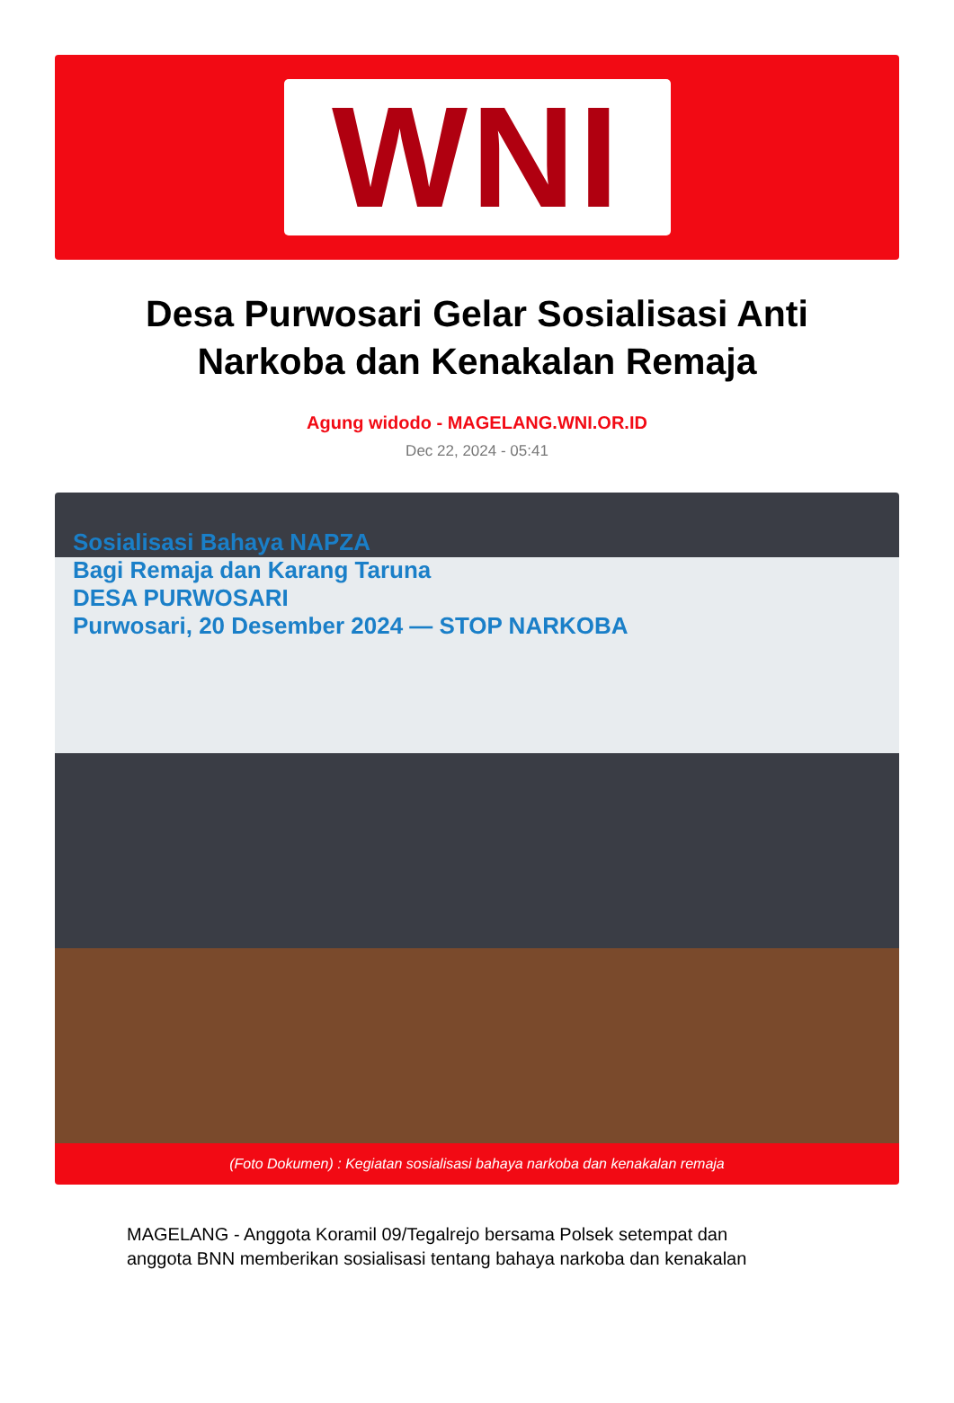WNI
Desa Purwosari Gelar Sosialisasi Anti Narkoba dan Kenakalan Remaja
Agung widodo - MAGELANG.WNI.OR.ID
Dec 22, 2024 - 05:41
Sosialisasi Bahaya NAPZA
Bagi Remaja dan Karang Taruna
DESA PURWOSARI
Purwosari, 20 Desember 2024 — STOP NARKOBA
(Foto Dokumen) : Kegiatan sosialisasi bahaya narkoba dan kenakalan remaja
MAGELANG - Anggota Koramil 09/Tegalrejo bersama Polsek setempat dan anggota BNN memberikan sosialisasi tentang bahaya narkoba dan kenakalan